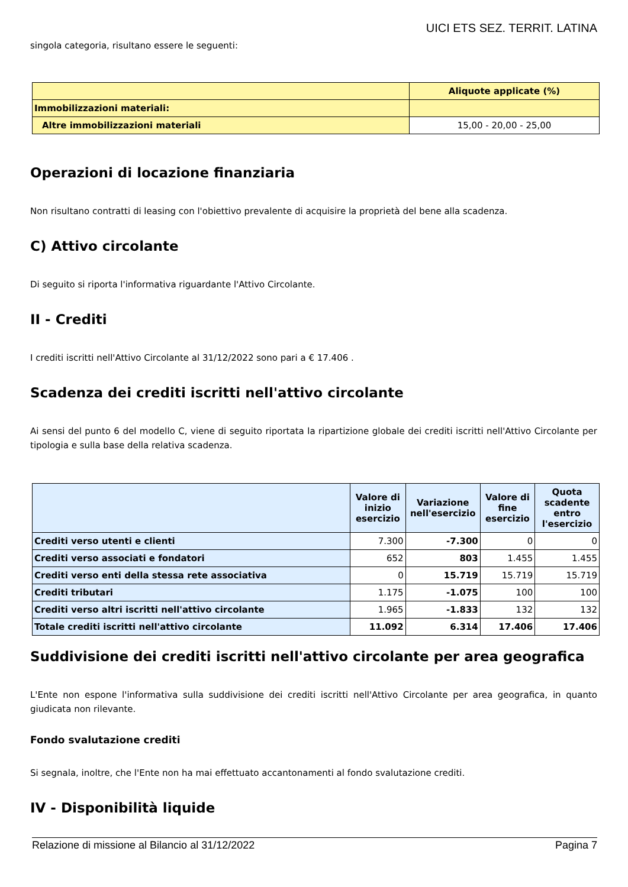UICI ETS SEZ. TERRIT. LATINA
singola categoria, risultano essere le seguenti:
| | Aliquote applicate (%) |
| Immobilizzazioni materiali: | |
| Altre immobilizzazioni materiali | 15,00 - 20,00 - 25,00 |
Operazioni di locazione finanziaria
Non risultano contratti di leasing con l'obiettivo prevalente di acquisire la proprietà del bene alla scadenza.
C) Attivo circolante
Di seguito si riporta l'informativa riguardante l'Attivo Circolante.
II - Crediti
I crediti iscritti nell'Attivo Circolante al 31/12/2022 sono pari a € 17.406 .
Scadenza dei crediti iscritti nell'attivo circolante
Ai sensi del punto 6 del modello C, viene di seguito riportata la ripartizione globale dei crediti iscritti nell'Attivo Circolante per tipologia e sulla base della relativa scadenza.
| | Valore di inizio esercizio | Variazione nell'esercizio | Valore di fine esercizio | Quota scadente entro l'esercizio |
| --- | --- | --- | --- | --- |
| Crediti verso utenti e clienti | 7.300 | -7.300 | 0 | 0 |
| Crediti verso associati e fondatori | 652 | 803 | 1.455 | 1.455 |
| Crediti verso enti della stessa rete associativa | 0 | 15.719 | 15.719 | 15.719 |
| Crediti tributari | 1.175 | -1.075 | 100 | 100 |
| Crediti verso altri iscritti nell'attivo circolante | 1.965 | -1.833 | 132 | 132 |
| Totale crediti iscritti nell'attivo circolante | 11.092 | 6.314 | 17.406 | 17.406 |
Suddivisione dei crediti iscritti nell'attivo circolante per area geografica
L'Ente non espone l'informativa sulla suddivisione dei crediti iscritti nell'Attivo Circolante per area geografica, in quanto giudicata non rilevante.
Fondo svalutazione crediti
Si segnala, inoltre, che l'Ente non ha mai effettuato accantonamenti al fondo svalutazione crediti.
IV - Disponibilità liquide
Relazione di missione al Bilancio al 31/12/2022 Pagina 7